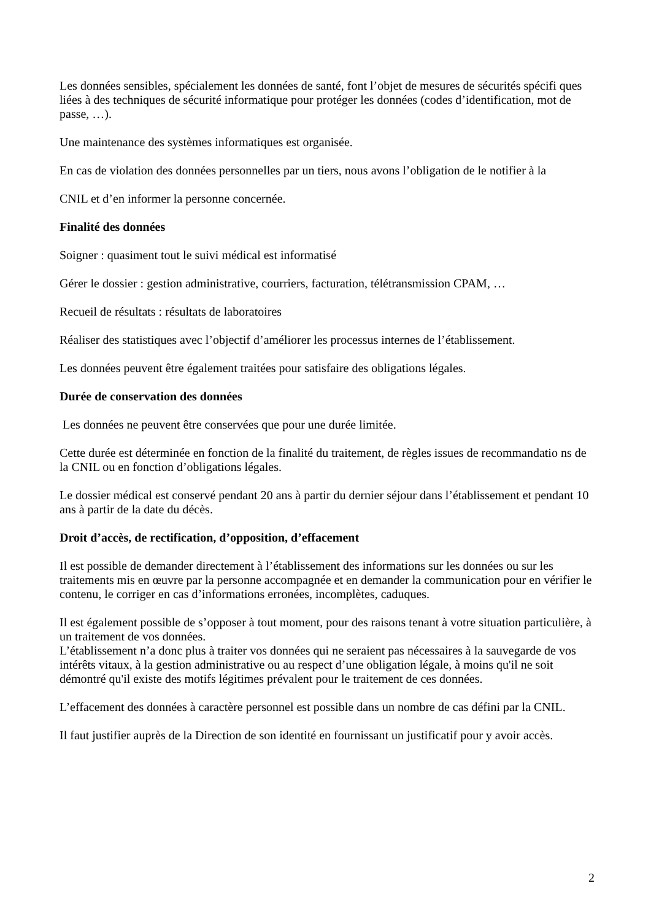Les données sensibles, spécialement les données de santé, font l’objet de mesures de sécurités spécifi ques liées à des techniques de sécurité informatique pour protéger les données (codes d’identification, mot de passe, …).
Une maintenance des systèmes informatiques est organisée.
En cas de violation des données personnelles par un tiers, nous avons l’obligation de le notifier à la
CNIL et d’en informer la personne concernée.
Finalité des données
Soigner : quasiment tout le suivi médical est informatisé
Gérer le dossier : gestion administrative, courriers, facturation, télétransmission CPAM, …
Recueil de résultats : résultats de laboratoires
Réaliser des statistiques avec l’objectif d’améliorer les processus internes de l’établissement.
Les données peuvent être également traitées pour satisfaire des obligations légales.
Durée de conservation des données
Les données ne peuvent être conservées que pour une durée limitée.
Cette durée est déterminée en fonction de la finalité du traitement, de règles issues de recommandatio ns de la CNIL ou en fonction d’obligations légales.
Le dossier médical est conservé pendant 20 ans à partir du dernier séjour dans l’établissement et pendant 10 ans à partir de la date du décès.
Droit d’accès, de rectification, d’opposition, d’effacement
Il est possible de demander directement à l’établissement des informations sur les données ou sur les traitements mis en œuvre par la personne accompagnée et en demander la communication pour en vérifier le contenu, le corriger en cas d’informations erronées, incomplètes, caduques.
Il est également possible de s’opposer à tout moment, pour des raisons tenant à votre situation particulière, à un traitement de vos données.
L’établissement n’a donc plus à traiter vos données qui ne seraient pas nécessaires à la sauvegarde de vos intérêts vitaux, à la gestion administrative ou au respect d’une obligation légale, à moins qu'il ne soit démontré qu'il existe des motifs légitimes prévalent pour le traitement de ces données.
L’effacement des données à caractère personnel est possible dans un nombre de cas défini par la CNIL.
Il faut justifier auprès de la Direction de son identité en fournissant un justificatif pour y avoir accès.
2